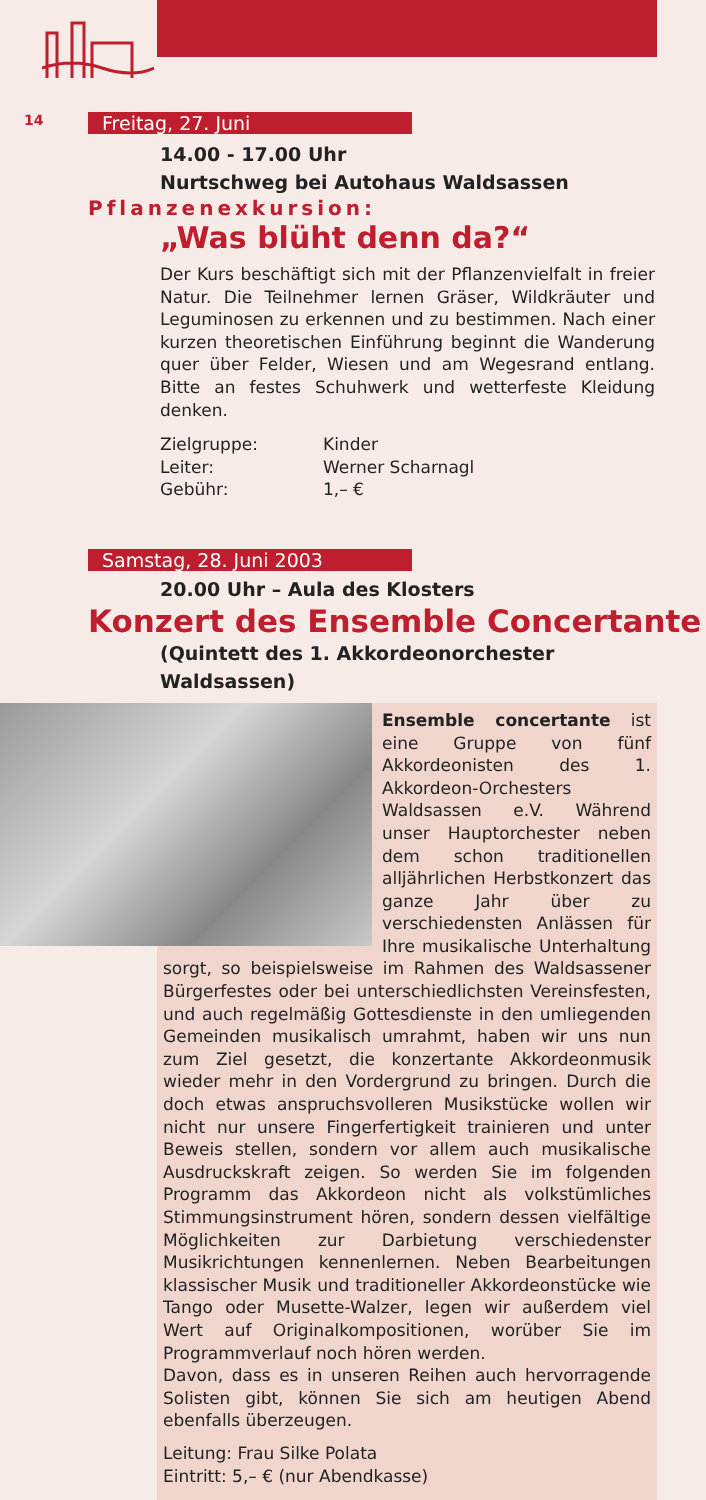14
Freitag, 27. Juni
14.00 - 17.00 Uhr
Nurtschweg bei Autohaus Waldsassen
Pflanzenexkursion:
„Was blüht denn da?“
Der Kurs beschäftigt sich mit der Pflanzenvielfalt in freier Natur. Die Teilnehmer lernen Gräser, Wildkräuter und Leguminosen zu erkennen und zu bestimmen. Nach einer kurzen theoretischen Einführung beginnt die Wanderung quer über Felder, Wiesen und am Wegesrand entlang. Bitte an festes Schuhwerk und wetterfeste Kleidung denken.
Zielgruppe: Kinder Leiter: Werner Scharnagl Gebühr: 1,– €
Samstag, 28. Juni 2003
20.00 Uhr – Aula des Klosters
Konzert des Ensemble Concertante
(Quintett des 1. Akkordeonorchester Waldsassen)
Ensemble concertante ist eine Gruppe von fünf Akkordeonisten des 1. Akkordeon-Orchesters Waldsassen e.V. Während unser Hauptorchester neben dem schon traditionellen alljährlichen Herbstkonzert das ganze Jahr über zu verschiedensten Anlässen für Ihre musikalische Unterhaltung sorgt, so beispielsweise im Rahmen des Waldsassener Bürgerfestes oder bei unterschiedlichsten Vereinsfesten, und auch regelmäßig Gottesdienste in den umliegenden Gemeinden musikalisch umrahmt, haben wir uns nun zum Ziel gesetzt, die konzertante Akkordeonmusik wieder mehr in den Vordergrund zu bringen. Durch die doch etwas anspruchsvolleren Musikstücke wollen wir nicht nur unsere Fingerfertigkeit trainieren und unter Beweis stellen, sondern vor allem auch musikalische Ausdruckskraft zeigen. So werden Sie im folgenden Programm das Akkordeon nicht als volkstümliches Stimmungsinstrument hören, sondern dessen vielfältige Möglichkeiten zur Darbietung verschiedenster Musikrichtungen kennenlernen. Neben Bearbeitungen klassischer Musik und traditioneller Akkordeonstücke wie Tango oder Musette-Walzer, legen wir außerdem viel Wert auf Originalkompositionen, worüber Sie im Programmverlauf noch hören werden.
Davon, dass es in unseren Reihen auch hervorragende Solisten gibt, können Sie sich am heutigen Abend ebenfalls überzeugen.
Leitung: Frau Silke Polata
Eintritt: 5,– € (nur Abendkasse)